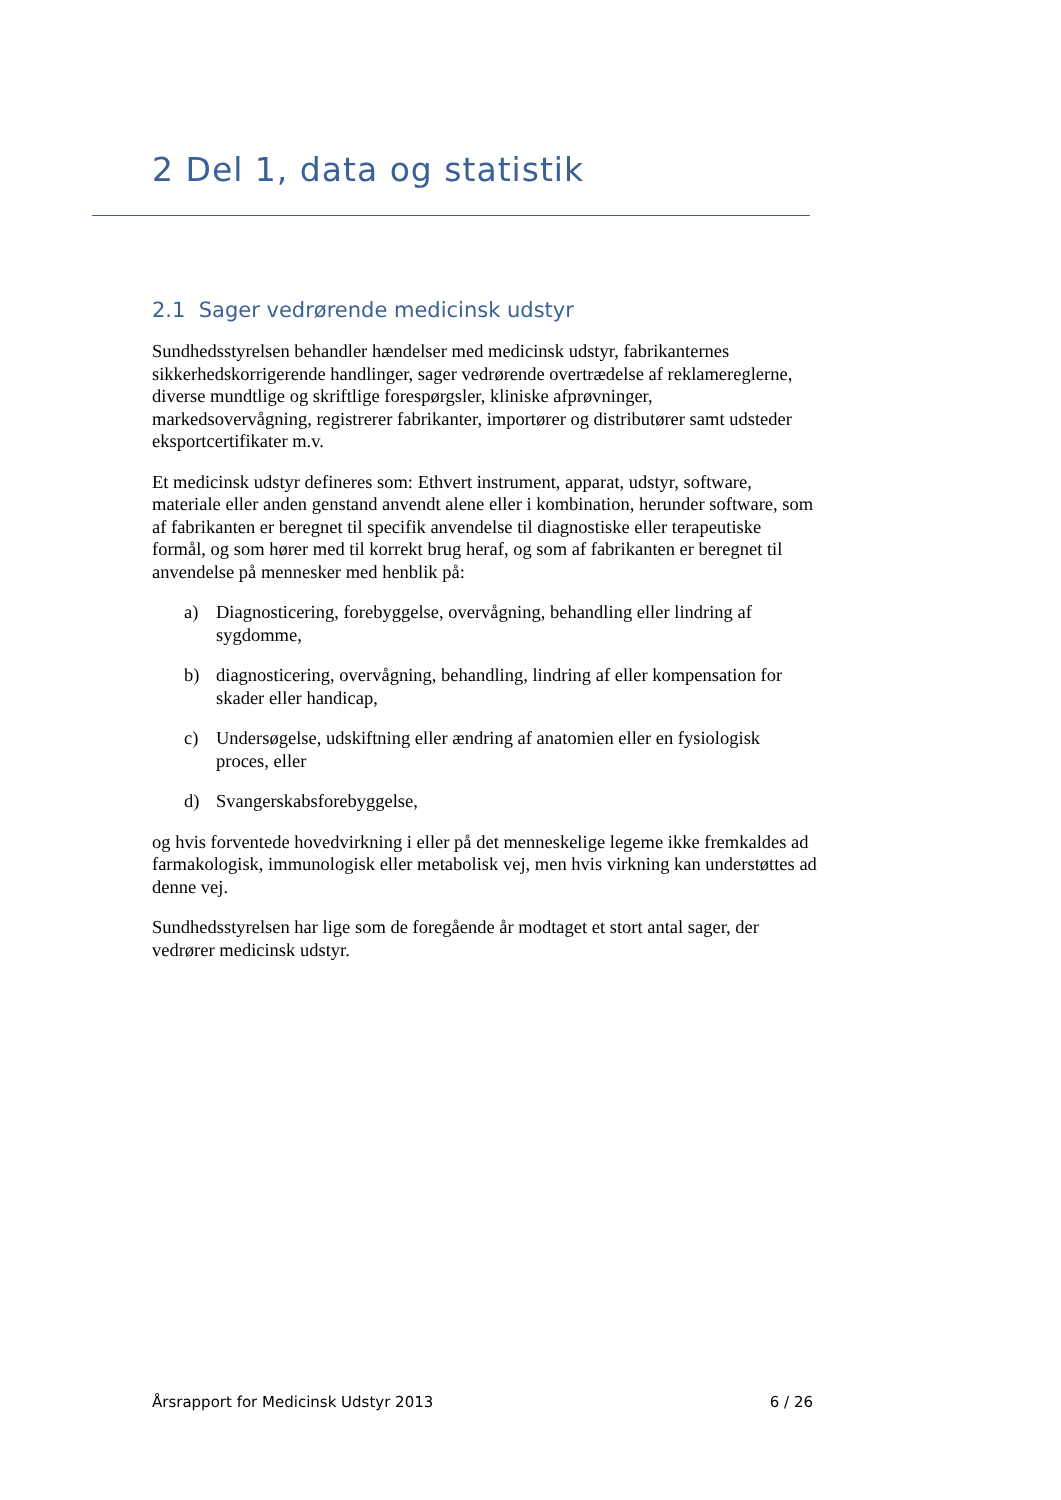2 Del 1, data og statistik
2.1 Sager vedrørende medicinsk udstyr
Sundhedsstyrelsen behandler hændelser med medicinsk udstyr, fabrikanternes sikkerhedskorrigerende handlinger, sager vedrørende overtrædelse af reklamereglerne, diverse mundtlige og skriftlige forespørgsler, kliniske afprøvninger, markedsovervågning, registrerer fabrikanter, importører og distributører samt udsteder eksportcertifikater m.v.
Et medicinsk udstyr defineres som: Ethvert instrument, apparat, udstyr, software, materiale eller anden genstand anvendt alene eller i kombination, herunder software, som af fabrikanten er beregnet til specifik anvendelse til diagnostiske eller terapeutiske formål, og som hører med til korrekt brug heraf, og som af fabrikanten er beregnet til anvendelse på mennesker med henblik på:
a) Diagnosticering, forebyggelse, overvågning, behandling eller lindring af sygdomme,
b) diagnosticering, overvågning, behandling, lindring af eller kompensation for skader eller handicap,
c) Undersøgelse, udskiftning eller ændring af anatomien eller en fysiologisk proces, eller
d) Svangerskabsforebyggelse,
og hvis forventede hovedvirkning i eller på det menneskelige legeme ikke fremkaldes ad farmakologisk, immunologisk eller metabolisk vej, men hvis virkning kan understøttes ad denne vej.
Sundhedsstyrelsen har lige som de foregående år modtaget et stort antal sager, der vedrører medicinsk udstyr.
Årsrapport for Medicinsk Udstyr 2013 6 / 26